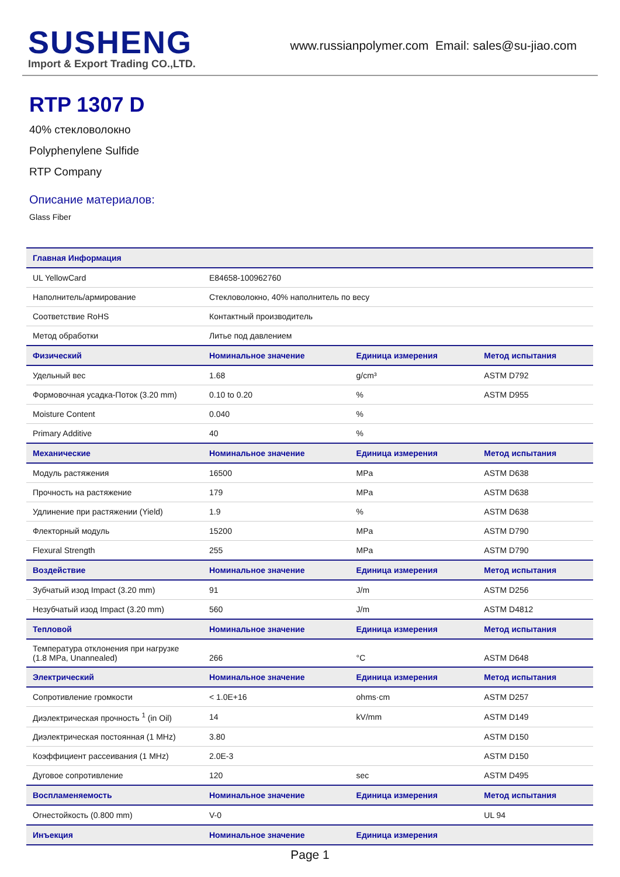SUSHENG
Import & Export Trading CO.,LTD.
www.russianpolymer.com Email: sales@su-jiao.com
RTP 1307 D
40% стекловолокно
Polyphenylene Sulfide
RTP Company
Описание материалов:
Glass Fiber
| Главная Информация | | | |
| --- | --- | --- | --- |
| UL YellowCard | E84658-100962760 | | |
| Наполнитель/армирование | Стекловолокно, 40% наполнитель по весу | | |
| Соответствие RoHS | Контактный производитель | | |
| Метод обработки | Литье под давлением | | |
| Физический | Номинальное значение | Единица измерения | Метод испытания |
| Удельный вес | 1.68 | g/cm³ | ASTM D792 |
| Формовочная усадка-Поток (3.20 mm) | 0.10 to 0.20 | % | ASTM D955 |
| Moisture Content | 0.040 | % | |
| Primary Additive | 40 | % | |
| Механические | Номинальное значение | Единица измерения | Метод испытания |
| Модуль растяжения | 16500 | MPa | ASTM D638 |
| Прочность на растяжение | 179 | MPa | ASTM D638 |
| Удлинение при растяжении (Yield) | 1.9 | % | ASTM D638 |
| Флекторный модуль | 15200 | MPa | ASTM D790 |
| Flexural Strength | 255 | MPa | ASTM D790 |
| Воздействие | Номинальное значение | Единица измерения | Метод испытания |
| Зубчатый изод Impact (3.20 mm) | 91 | J/m | ASTM D256 |
| Незубчатый изод Impact (3.20 mm) | 560 | J/m | ASTM D4812 |
| Тепловой | Номинальное значение | Единица измерения | Метод испытания |
| Температура отклонения при нагрузке (1.8 MPa, Unannealed) | 266 | °C | ASTM D648 |
| Электрический | Номинальное значение | Единица измерения | Метод испытания |
| Сопротивление громкости | < 1.0E+16 | ohms·cm | ASTM D257 |
| Диэлектрическая прочность <sup>1</sup> (in Oil) | 14 | kV/mm | ASTM D149 |
| Диэлектрическая постоянная (1 MHz) | 3.80 | | ASTM D150 |
| Коэффициент рассеивания (1 MHz) | 2.0E-3 | | ASTM D150 |
| Дуговое сопротивление | 120 | sec | ASTM D495 |
| Воспламеняемость | Номинальное значение | Единица измерения | Метод испытания |
| Огнестойкость (0.800 mm) | V-0 | | UL 94 |
| Инъекция | Номинальное значение | Единица измерения | |
Page 1